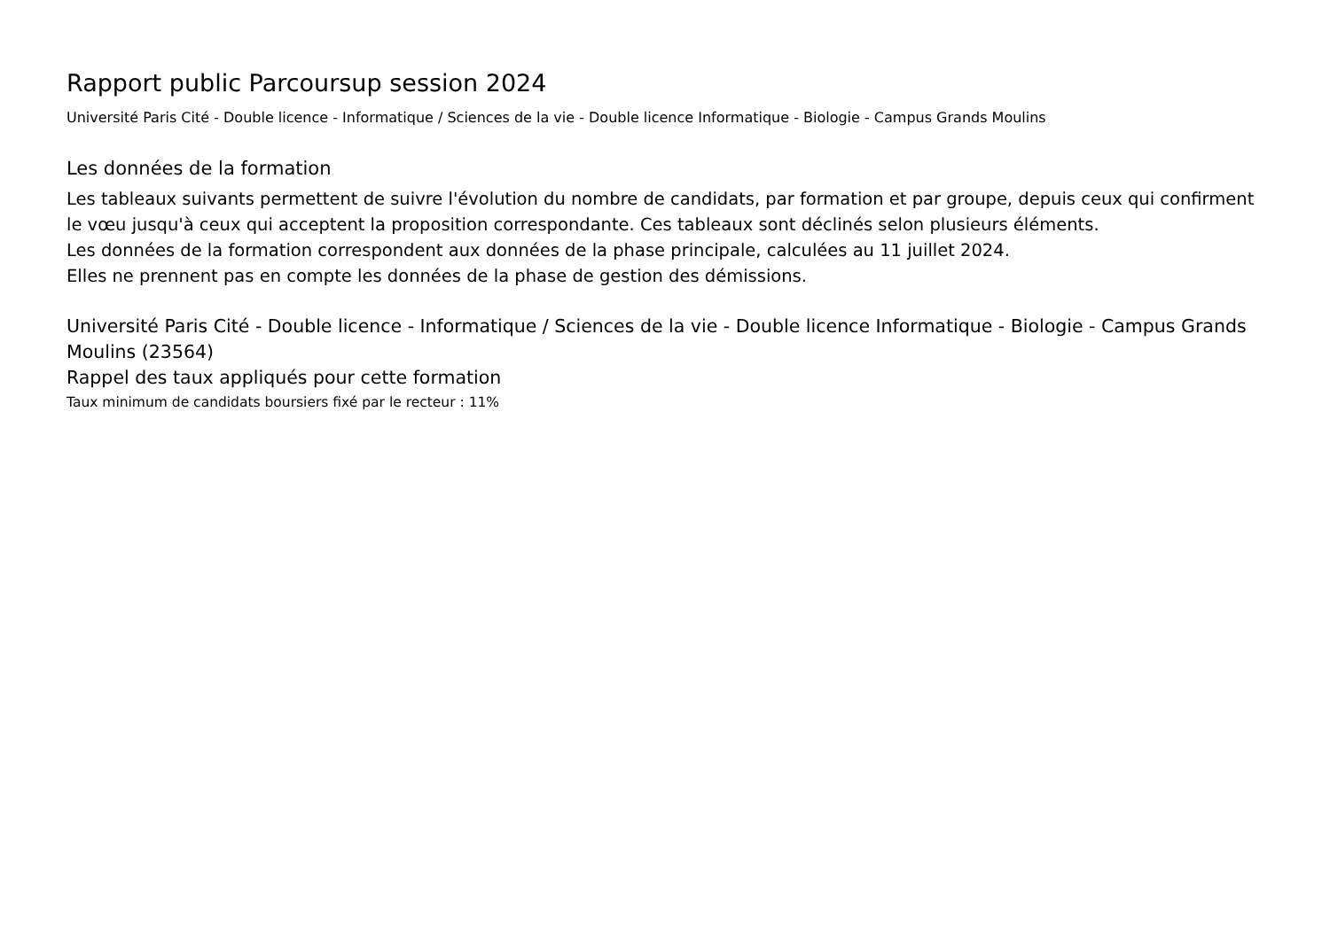Rapport public Parcoursup session 2024
Université Paris Cité - Double licence - Informatique / Sciences de la vie - Double licence Informatique - Biologie - Campus Grands Moulins
Les données de la formation
Les tableaux suivants permettent de suivre l'évolution du nombre de candidats, par formation et par groupe, depuis ceux qui confirment le vœu jusqu'à ceux qui acceptent la proposition correspondante. Ces tableaux sont déclinés selon plusieurs éléments.
Les données de la formation correspondent aux données de la phase principale, calculées au 11 juillet 2024.
Elles ne prennent pas en compte les données de la phase de gestion des démissions.
Université Paris Cité - Double licence - Informatique / Sciences de la vie - Double licence Informatique - Biologie - Campus Grands Moulins (23564)
Rappel des taux appliqués pour cette formation
Taux minimum de candidats boursiers fixé par le recteur : 11%